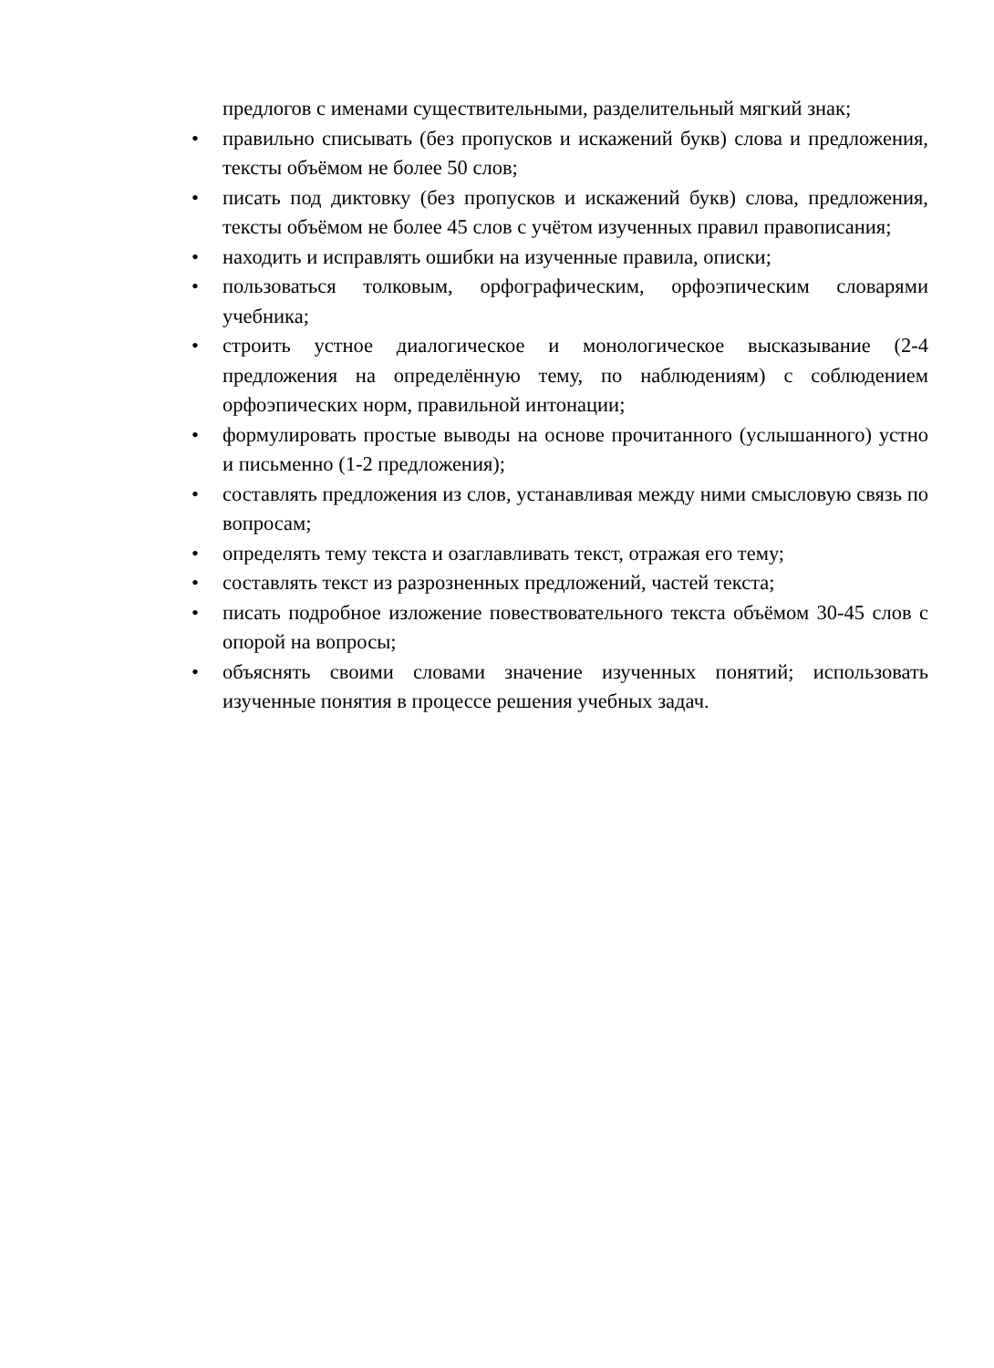предлогов с именами существительными, разделительный мягкий знак;
• правильно списывать (без пропусков и искажений букв) слова и предложения, тексты объёмом не более 50 слов;
• писать под диктовку (без пропусков и искажений букв) слова, предложения, тексты объёмом не более 45 слов с учётом изученных правил правописания;
• находить и исправлять ошибки на изученные правила, описки;
• пользоваться толковым, орфографическим, орфоэпическим словарями учебника;
• строить устное диалогическое и монологическое высказывание (2-4 предложения на определённую тему, по наблюдениям) с соблюдением орфоэпических норм, правильной интонации;
• формулировать простые выводы на основе прочитанного (услышанного) устно и письменно (1-2 предложения);
• составлять предложения из слов, устанавливая между ними смысловую связь по вопросам;
• определять тему текста и озаглавливать текст, отражая его тему;
• составлять текст из разрозненных предложений, частей текста;
• писать подробное изложение повествовательного текста объёмом 30-45 слов с опорой на вопросы;
• объяснять своими словами значение изученных понятий; использовать изученные понятия в процессе решения учебных задач.